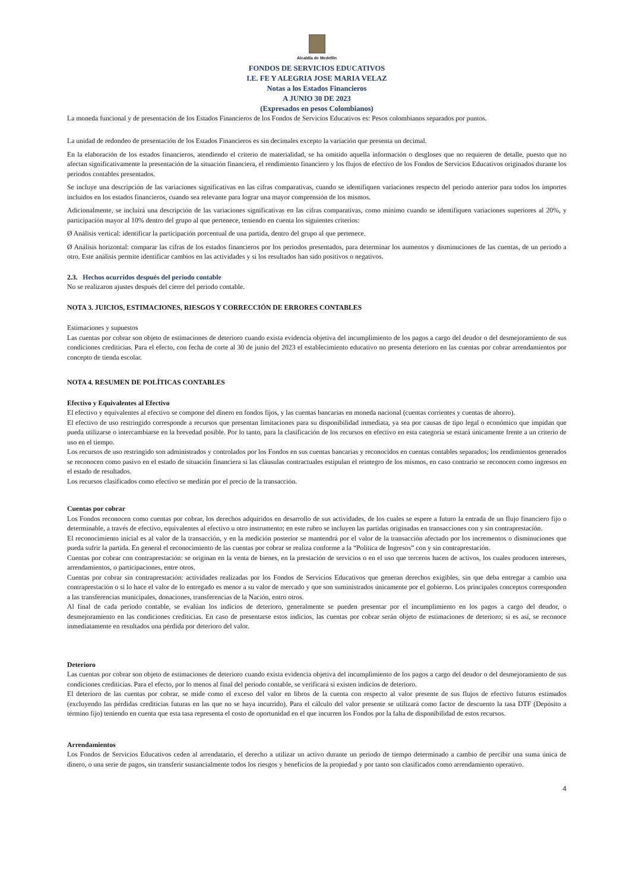Alcaldía de Medellín
FONDOS DE SERVICIOS EDUCATIVOS
I.E. FE Y ALEGRIA JOSE MARIA VELAZ
Notas a los Estados Financieros
A JUNIO 30 DE 2023
(Expresados en pesos Colombianos)
La moneda funcional y de presentación de los Estados Financieros de los Fondos de Servicios Educativos es: Pesos colombianos separados por puntos.
La unidad de redondeo de presentación de los Estados Financieros es sin decimales excepto la variación que presenta un decimal.
En la elaboración de los estados financieros, atendiendo el criterio de materialidad, se ha omitido aquella información o desgloses que no requieren de detalle, puesto que no afectan significativamente la presentación de la situación financiera, el rendimiento financiero y los flujos de efectivo de los Fondos de Servicios Educativos originados durante los periodos contables presentados.
Se incluye una descripción de las variaciones significativas en las cifras comparativas, cuando se identifiquen variaciones respecto del periodo anterior para todos los importes incluidos en los estados financieros, cuando sea relevante para lograr una mayor comprensión de los mismos.
Adicionalmente, se incluirá una descripción de las variaciones significativas en las cifras comparativas, como mínimo cuando se identifiquen variaciones superiores al 20%, y participación mayor al 10% dentro del grupo al que pertenece, teniendo en cuenta los siguientes criterios:
Ø Análisis vertical: identificar la participación porcentual de una partida, dentro del grupo al que pertenece.
Ø Análisis horizontal: comparar las cifras de los estados financieros por los periodos presentados, para determinar los aumentos y disminuciones de las cuentas, de un periodo a otro. Este análisis permite identificar cambios en las actividades y si los resultados han sido positivos o negativos.
2.3. Hechos ocurridos después del periodo contable
No se realizaron ajustes después del cierre del periodo contable.
NOTA 3. JUICIOS, ESTIMACIONES, RIESGOS Y CORRECCIÓN DE ERRORES CONTABLES
Estimaciones y supuestos
Las cuentas por cobrar son objeto de estimaciones de deterioro cuando exista evidencia objetiva del incumplimiento de los pagos a cargo del deudor o del desmejoramiento de sus condiciones crediticias. Para el efecto, con fecha de corte al 30 de junio del 2023 el establecimiento educativo no presenta deterioro en las cuentas por cobrar arrendamientos por concepto de tienda escolar.
NOTA 4. RESUMEN DE POLÍTICAS CONTABLES
Efectivo y Equivalentes al Efectivo
El efectivo y equivalentes al efectivo se compone del dinero en fondos fijos, y las cuentas bancarias en moneda nacional (cuentas corrientes y cuentas de ahorro).
El efectivo de uso restringido corresponde a recursos que presentan limitaciones para su disponibilidad inmediata, ya sea por causas de tipo legal o económico que impidan que pueda utilizarse o intercambiarse en la brevedad posible. Por lo tanto, para la clasificación de los recursos en efectivo en esta categoría se estará únicamente frente a un criterio de uso en el tiempo.
Los recursos de uso restringido son administrados y controlados por los Fondos en sus cuentas bancarias y reconocidos en cuentas contables separados; los rendimientos generados se reconocen como pasivo en el estado de situación financiera si las cláusulas contractuales estipulan el reintegro de los mismos, en caso contrario se reconocen como ingresos en el estado de resultados.
Los recursos clasificados como efectivo se medirán por el precio de la transacción.
Cuentas por cobrar
Los Fondos reconocen como cuentas por cobrar, los derechos adquiridos en desarrollo de sus actividades, de los cuales se espere a futuro la entrada de un flujo financiero fijo o determinable, a través de efectivo, equivalentes al efectivo u otro instrumento; en este rubro se incluyen las partidas originadas en transacciones con y sin contraprestación.
El reconocimiento inicial es al valor de la transacción, y en la medición posterior se mantendrá por el valor de la transacción afectado por los incrementos o disminuciones que pueda sufrir la partida. En general el reconocimiento de las cuentas por cobrar se realiza conforme a la “Política de Ingresos” con y sin contraprestación.
Cuentas por cobrar con contraprestación: se originan en la venta de bienes, en la prestación de servicios o en el uso que terceros hacen de activos, los cuales producen intereses, arrendamientos, o participaciones, entre otros.
Cuentas por cobrar sin contraprestación: actividades realizadas por los Fondos de Servicios Educativos que generan derechos exigibles, sin que deba entregar a cambio una contraprestación o si lo hace el valor de lo entregado es menor a su valor de mercado y que son suministrados únicamente por el gobierno. Los principales conceptos corresponden a las transferencias municipales, donaciones, transferencias de la Nación, entro otros.
Al final de cada periodo contable, se evalúan los indicios de deterioro, generalmente se pueden presentar por el incumplimiento en los pagos a cargo del deudor, o desmejoramiento en las condiciones crediticias. En caso de presentarse estos indicios, las cuentas por cobrar serán objeto de estimaciones de deterioro; si es así, se reconoce inmediatamente en resultados una pérdida por deterioro del valor.
Deterioro
Las cuentas por cobrar son objeto de estimaciones de deterioro cuando exista evidencia objetiva del incumplimiento de los pagos a cargo del deudor o del desmejoramiento de sus condiciones crediticias. Para el efecto, por lo menos al final del periodo contable, se verificará si existen indicios de deterioro.
El deterioro de las cuentas por cobrar, se mide como el exceso del valor en libros de la cuenta con respecto al valor presente de sus flujos de efectivo futuros estimados (excluyendo las pérdidas crediticias futuras en las que no se haya incurrido). Para el cálculo del valor presente se utilizará como factor de descuento la tasa DTF (Depósito a término fijo) teniendo en cuenta que esta tasa representa el costo de oportunidad en el que incurren los Fondos por la falta de disponibilidad de estos recursos.
Arrendamientos
Los Fondos de Servicios Educativos ceden al arrendatario, el derecho a utilizar un activo durante un periodo de tiempo determinado a cambio de percibir una suma única de dinero, o una serie de pagos, sin transferir sustancialmente todos los riesgos y beneficios de la propiedad y por tanto son clasificados como arrendamiento operativo.
4